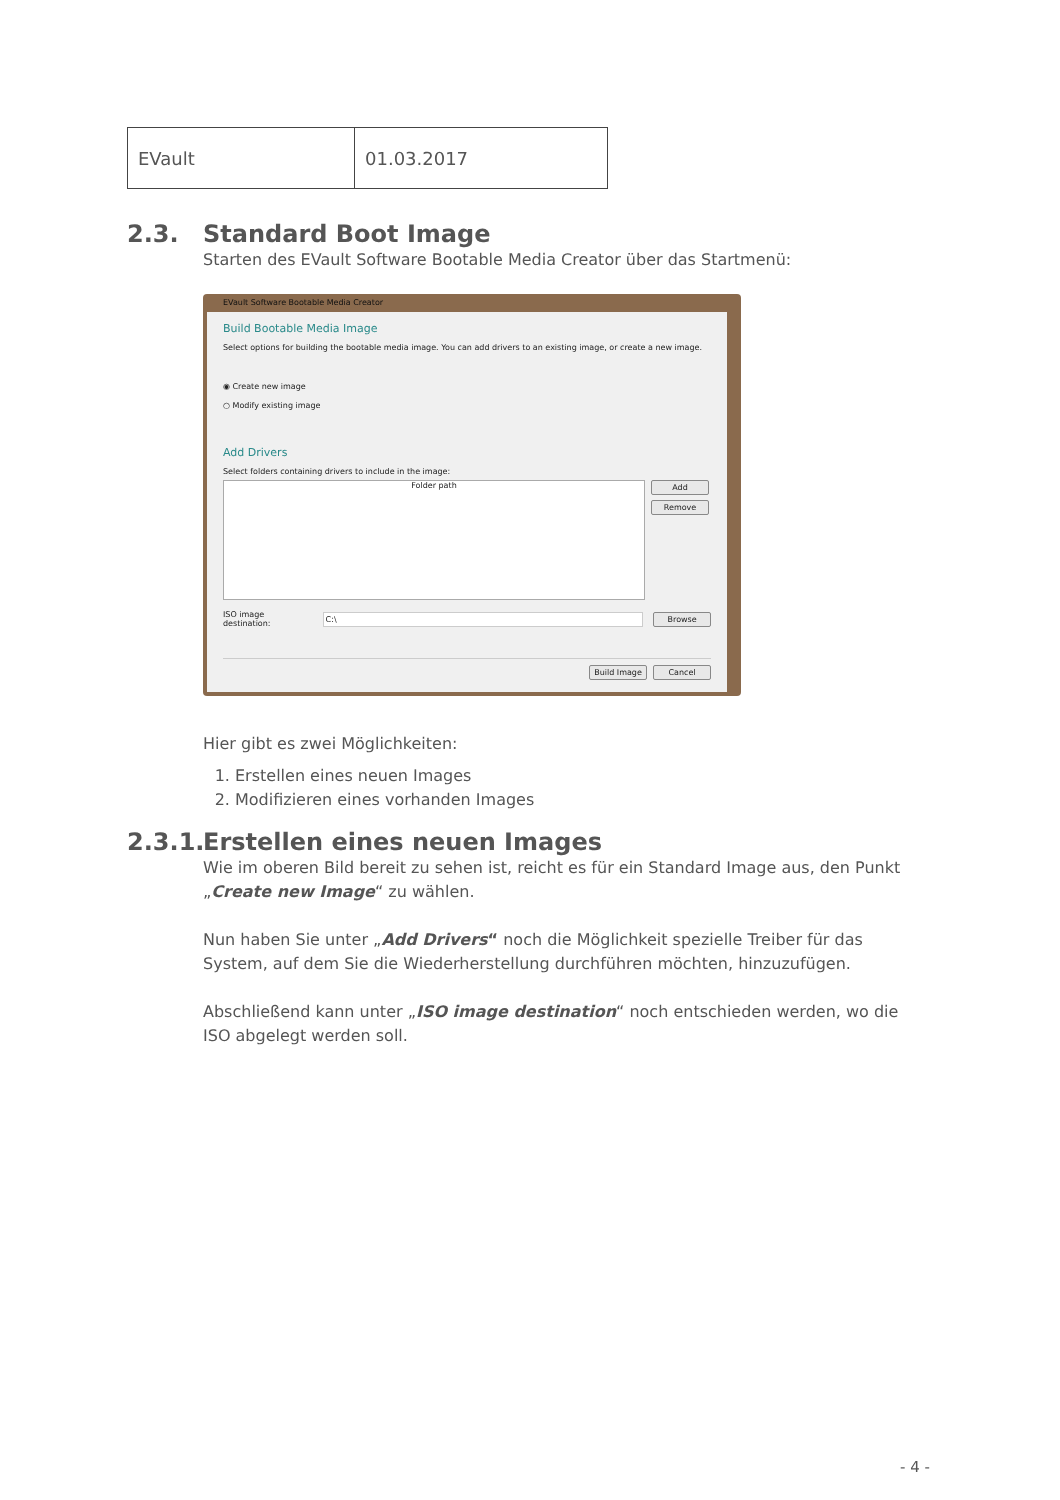| EVault | 01.03.2017 |
2.3. Standard Boot Image
Starten des EVault Software Bootable Media Creator über das Startmenü:
EVault Software Bootable Media Creator
Build Bootable Media Image
Select options for building the bootable media image. You can add drivers to an existing image, or create a new image.
◉ Create new image
○ Modify existing image
Add Drivers
Select folders containing drivers to include in the image:
Folder path
Add
Remove
ISO image destination: C:\ Browse
Build Image Cancel
Hier gibt es zwei Möglichkeiten:
1. Erstellen eines neuen Images
2. Modifizieren eines vorhanden Images
2.3.1. Erstellen eines neuen Images
Wie im oberen Bild bereit zu sehen ist, reicht es für ein Standard Image aus, den Punkt „Create new Image“ zu wählen.
Nun haben Sie unter „Add Drivers“ noch die Möglichkeit spezielle Treiber für das System, auf dem Sie die Wiederherstellung durchführen möchten, hinzuzufügen.
Abschließend kann unter „ISO image destination“ noch entschieden werden, wo die ISO abgelegt werden soll.
- 4 -